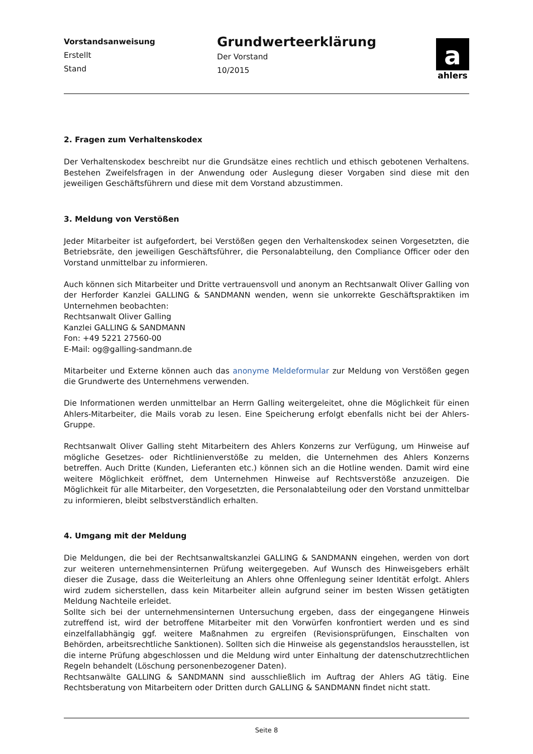Vorstandsanweisung
Erstellt
Stand
Grundwerteerklärung
Der Vorstand
10/2015
a
ahlers
2. Fragen zum Verhaltenskodex
Der Verhaltenskodex beschreibt nur die Grundsätze eines rechtlich und ethisch gebotenen Verhaltens. Bestehen Zweifelsfragen in der Anwendung oder Auslegung dieser Vorgaben sind diese mit den jeweiligen Geschäftsführern und diese mit dem Vorstand abzustimmen.
3. Meldung von Verstößen
Jeder Mitarbeiter ist aufgefordert, bei Verstößen gegen den Verhaltenskodex seinen Vorgesetzten, die Betriebsräte, den jeweiligen Geschäftsführer, die Personalabteilung, den Compliance Officer oder den Vorstand unmittelbar zu informieren.
Auch können sich Mitarbeiter und Dritte vertrauensvoll und anonym an Rechtsanwalt Oliver Galling von der Herforder Kanzlei GALLING & SANDMANN wenden, wenn sie unkorrekte Geschäftspraktiken im Unternehmen beobachten:
Rechtsanwalt Oliver Galling
Kanzlei GALLING & SANDMANN
Fon: +49 5221 27560-00
E-Mail: og@galling-sandmann.de
Mitarbeiter und Externe können auch das anonyme Meldeformular zur Meldung von Verstößen gegen die Grundwerte des Unternehmens verwenden.
Die Informationen werden unmittelbar an Herrn Galling weitergeleitet, ohne die Möglichkeit für einen Ahlers-Mitarbeiter, die Mails vorab zu lesen. Eine Speicherung erfolgt ebenfalls nicht bei der Ahlers-Gruppe.
Rechtsanwalt Oliver Galling steht Mitarbeitern des Ahlers Konzerns zur Verfügung, um Hinweise auf mögliche Gesetzes- oder Richtlinienverstöße zu melden, die Unternehmen des Ahlers Konzerns betreffen. Auch Dritte (Kunden, Lieferanten etc.) können sich an die Hotline wenden. Damit wird eine weitere Möglichkeit eröffnet, dem Unternehmen Hinweise auf Rechtsverstöße anzuzeigen. Die Möglichkeit für alle Mitarbeiter, den Vorgesetzten, die Personalabteilung oder den Vorstand unmittelbar zu informieren, bleibt selbstverständlich erhalten.
4. Umgang mit der Meldung
Die Meldungen, die bei der Rechtsanwaltskanzlei GALLING & SANDMANN eingehen, werden von dort zur weiteren unternehmensinternen Prüfung weitergegeben. Auf Wunsch des Hinweisgebers erhält dieser die Zusage, dass die Weiterleitung an Ahlers ohne Offenlegung seiner Identität erfolgt. Ahlers wird zudem sicherstellen, dass kein Mitarbeiter allein aufgrund seiner im besten Wissen getätigten Meldung Nachteile erleidet.
Sollte sich bei der unternehmensinternen Untersuchung ergeben, dass der eingegangene Hinweis zutreffend ist, wird der betroffene Mitarbeiter mit den Vorwürfen konfrontiert werden und es sind einzelfallabhängig ggf. weitere Maßnahmen zu ergreifen (Revisionsprüfungen, Einschalten von Behörden, arbeitsrechtliche Sanktionen). Sollten sich die Hinweise als gegenstandslos herausstellen, ist die interne Prüfung abgeschlossen und die Meldung wird unter Einhaltung der datenschutzrechtlichen Regeln behandelt (Löschung personenbezogener Daten).
Rechtsanwälte GALLING & SANDMANN sind ausschließlich im Auftrag der Ahlers AG tätig. Eine Rechtsberatung von Mitarbeitern oder Dritten durch GALLING & SANDMANN findet nicht statt.
Seite 8